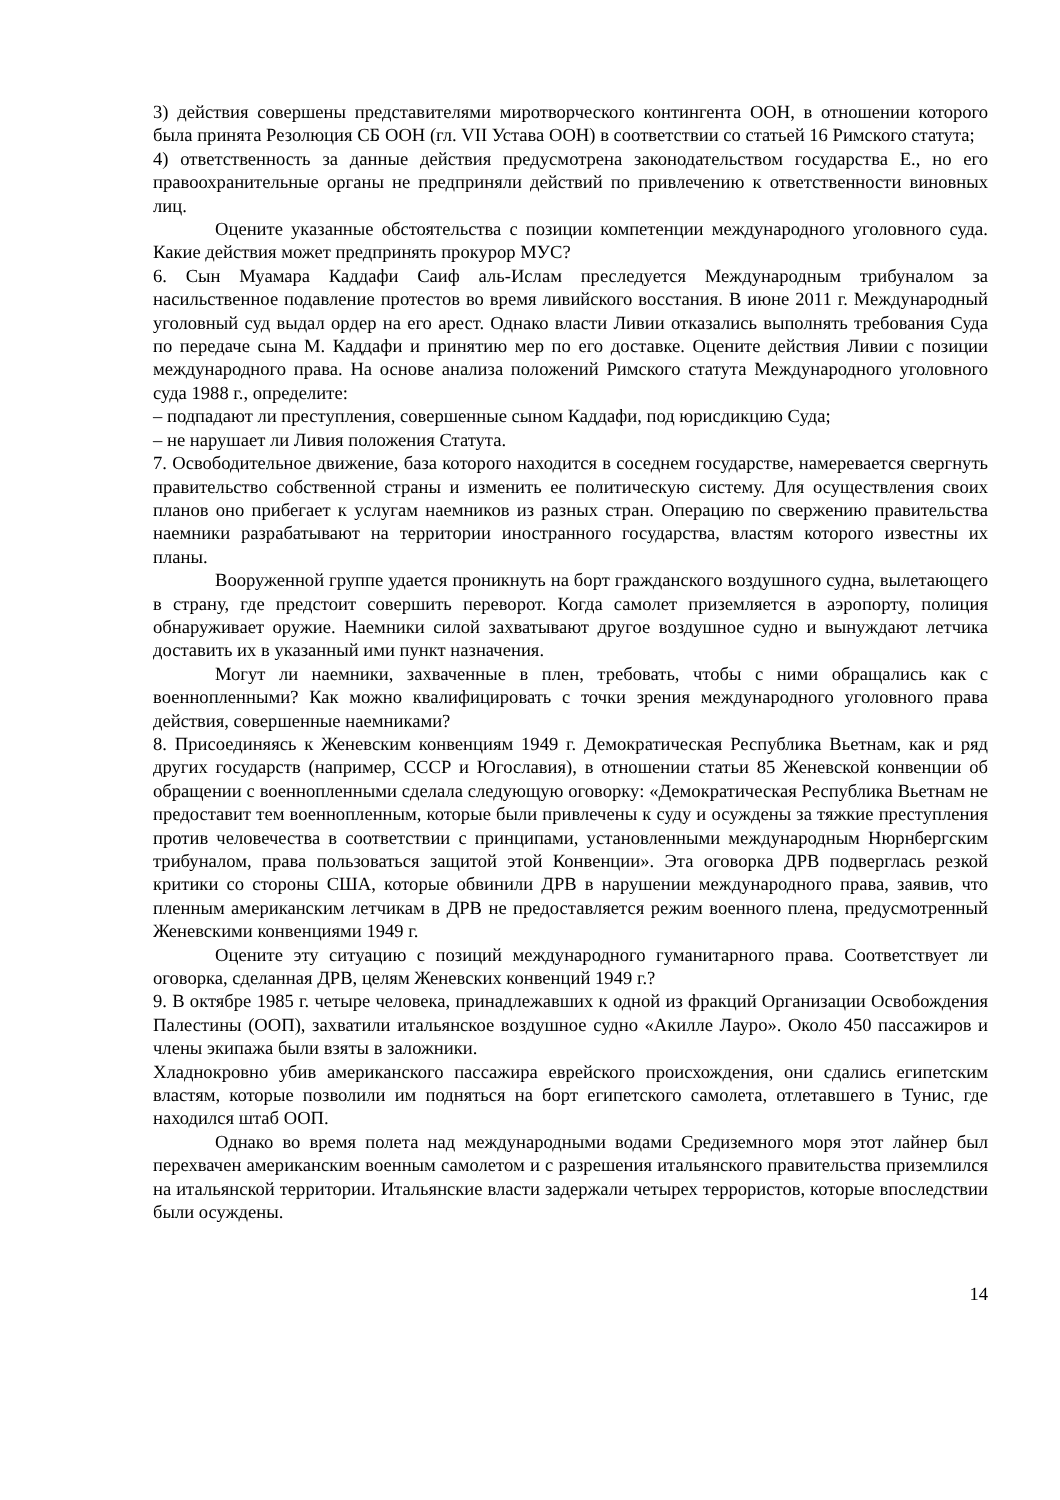3) действия совершены представителями миротворческого контингента ООН, в отношении которого была принята Резолюция СБ ООН (гл. VII Устава ООН) в соответствии со статьей 16 Римского статута;
4) ответственность за данные действия предусмотрена законодательством государства Е., но его правоохранительные органы не предприняли действий по привлечению к ответственности виновных лиц.
Оцените указанные обстоятельства с позиции компетенции международного уголовного суда. Какие действия может предпринять прокурор МУС?
6. Сын Муамара Каддафи Саиф аль-Ислам преследуется Международным трибуналом за насильственное подавление протестов во время ливийского восстания. В июне 2011 г. Международный уголовный суд выдал ордер на его арест. Однако власти Ливии отказались выполнять требования Суда по передаче сына М. Каддафи и принятию мер по его доставке. Оцените действия Ливии с позиции международного права. На основе анализа положений Римского статута Международного уголовного суда 1988 г., определите:
– подпадают ли преступления, совершенные сыном Каддафи, под юрисдикцию Суда;
– не нарушает ли Ливия положения Статута.
7. Освободительное движение, база которого находится в соседнем государстве, намеревается свергнуть правительство собственной страны и изменить ее политическую систему. Для осуществления своих планов оно прибегает к услугам наемников из разных стран. Операцию по свержению правительства наемники разрабатывают на территории иностранного государства, властям которого известны их планы.
Вооруженной группе удается проникнуть на борт гражданского воздушного судна, вылетающего в страну, где предстоит совершить переворот. Когда самолет приземляется в аэропорту, полиция обнаруживает оружие. Наемники силой захватывают другое воздушное судно и вынуждают летчика доставить их в указанный ими пункт назначения.
Могут ли наемники, захваченные в плен, требовать, чтобы с ними обращались как с военнопленными? Как можно квалифицировать с точки зрения международного уголовного права действия, совершенные наемниками?
8. Присоединяясь к Женевским конвенциям 1949 г. Демократическая Республика Вьетнам, как и ряд других государств (например, СССР и Югославия), в отношении статьи 85 Женевской конвенции об обращении с военнопленными сделала следующую оговорку: «Демократическая Республика Вьетнам не предоставит тем военнопленным, которые были привлечены к суду и осуждены за тяжкие преступления против человечества в соответствии с принципами, установленными международным Нюрнбергским трибуналом, права пользоваться защитой этой Конвенции». Эта оговорка ДРВ подверглась резкой критики со стороны США, которые обвинили ДРВ в нарушении международного права, заявив, что пленным американским летчикам в ДРВ не предоставляется режим военного плена, предусмотренный Женевскими конвенциями 1949 г.
Оцените эту ситуацию с позиций международного гуманитарного права. Соответствует ли оговорка, сделанная ДРВ, целям Женевских конвенций 1949 г.?
9. В октябре 1985 г. четыре человека, принадлежавших к одной из фракций Организации Освобождения Палестины (ООП), захватили итальянское воздушное судно «Акилле Лауро». Около 450 пассажиров и члены экипажа были взяты в заложники.
Хладнокровно убив американского пассажира еврейского происхождения, они сдались египетским властям, которые позволили им подняться на борт египетского самолета, отлетавшего в Тунис, где находился штаб ООП.
Однако во время полета над международными водами Средиземного моря этот лайнер был перехвачен американским военным самолетом и с разрешения итальянского правительства приземлился на итальянской территории. Итальянские власти задержали четырех террористов, которые впоследствии были осуждены.
14